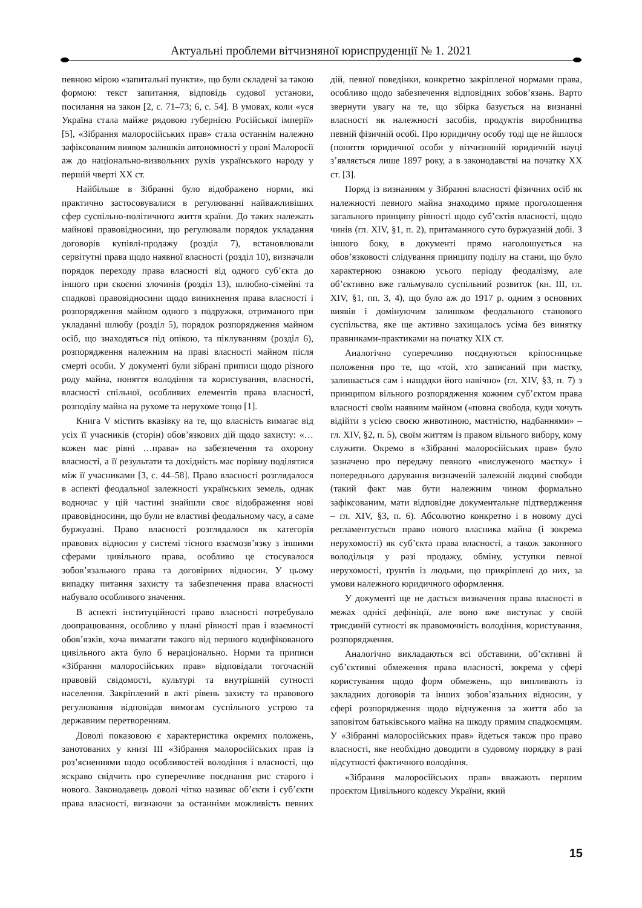Актуальні проблеми вітчизняної юриспруденції № 1. 2021
певною мірою «запитальні пункти», що були складені за такою формою: текст запитання, відповідь судової установи, посилання на закон [2, с. 71–73; 6, с. 54]. В умовах, коли «уся Україна стала майже рядовою губернією Російської імперії» [5], «Зібрання малоросійських прав» стала останнім належно зафіксованим виявом залишків автономності у праві Малоросії аж до національно-визвольних рухів українського народу у першій чверті ХХ ст.
Найбільше в Зібранні було відображено норми, які практично застосовувалися в регулюванні найважливіших сфер суспільно-політичного життя країни. До таких належать майнові правовідносини, що регулювали порядок укладання договорів купівлі-продажу (розділ 7), встановлювали сервітутні права щодо наявної власності (розділ 10), визначали порядок переходу права власності від одного суб’єкта до іншого при скоєнні злочинів (розділ 13), шлюбно-сімейні та спадкові правовідносини щодо виникнення права власності і розпорядження майном одного з подружжя, отриманого при укладанні шлюбу (розділ 5), порядок розпорядження майном осіб, що знаходяться під опікою, та піклуванням (розділ 6), розпорядження належним на праві власності майном після смерті особи. У документі були зібрані приписи щодо різного роду майна, поняття володіння та користування, власності, власності спільної, особливих елементів права власності, розподілу майна на рухоме та нерухоме тощо [1].
Книга V містить вказівку на те, що власність вимагає від усіх її учасників (сторін) обов’язкових дій щодо захисту: «…кожен має рівні …права» на забезпечення та охорону власності, а її результати та дохідність має порівну поділятися між її учасниками [3, с. 44–58]. Право власності розглядалося в аспекті феодальної залежності українських земель, однак водночас у цій частині знайшли своє відображення нові правовідносини, що були не властиві феодальному часу, а саме буржуазні. Право власності розглядалося як категорія правових відносин у системі тісного взаємозв’язку з іншими сферами цивільного права, особливо це стосувалося зобов’язального права та договірних відносин. У цьому випадку питання захисту та забезпечення права власності набувало особливого значення.
В аспекті інституційності право власності потребувало доопрацювання, особливо у плані рівності прав і взаємності обов’язків, хоча вимагати такого від першого кодифікованого цивільного акта було б нераціонально. Норми та приписи «Зібрання малоросійських прав» відповідали тогочасній правовій свідомості, культурі та внутрішній сутності населення. Закріплений в акті рівень захисту та правового регулювання відповідав вимогам суспільного устрою та державним перетворенням.
Доволі показовою є характеристика окремих положень, занотованих у книзі III «Зібрання малоросійських прав із роз’ясненнями щодо особливостей володіння і власності, що яскраво свідчить про суперечливе поєднання рис старого і нового. Законодавець доволі чітко називає об’єкти і суб’єкти права власності, визнаючи за останніми можливість певних дій, певної поведінки, конкретно закріпленої нормами права, особливо щодо забезпечення відповідних зобов’язань. Варто звернути увагу на те, що збірка базується на визнанні власності як належності засобів, продуктів виробництва певній фізичній особі. Про юридичну особу тоді ще не йшлося (поняття юридичної особи у вітчизняній юридичній науці з’являється лише 1897 року, а в законодавстві на початку ХХ ст. [3].
Поряд із визнанням у Зібранні власності фізичних осіб як належності певного майна знаходимо пряме проголошення загального принципу рівності щодо суб’єктів власності, щодо чинів (гл. XIV, §1, п. 2), притаманного суто буржуазній добі. З іншого боку, в документі прямо наголошується на обов’язковості слідування принципу поділу на стани, що було характерною ознакою усього періоду феодалізму, але об’єктивно вже гальмувало суспільний розвиток (кн. III, гл. XIV, §1, пп. 3, 4), що було аж до 1917 р. одним з основних виявів і домінуючим залишком феодального станового суспільства, яке ще активно захищалось усіма без винятку правниками-практиками на початку XIX ст.
Аналогічно суперечливо поєднуються кріпосницьке положення про те, що «той, хто записаний при маєтку, залишається сам і нащадки його навічно» (гл. XIV, §3, п. 7) з принципом вільного розпорядження кожним суб’єктом права власності своїм наявним майном («повна свобода, куди хочуть відійти з усією своєю животиною, маєтністю, надбаннями» – гл. XIV, §2, п. 5), своїм життям із правом вільного вибору, кому служити. Окремо в «Зібранні малоросійських прав» було зазначено про передачу певного «вислуженого маєтку» і попереднього дарування визначеній залежній людині свободи (такий факт мав бути належним чином формально зафіксованим, мати відповідне документальне підтвердження – гл. XIV, §3, п. 6). Абсолютно конкретно і в новому дусі регламентується право нового власника майна (і зокрема нерухомості) як суб’єкта права власності, а також законного володільця у разі продажу, обміну, уступки певної нерухомості, ґрунтів із людьми, що прикріплені до них, за умови належного юридичного оформлення.
У документі ще не дається визначення права власності в межах однієї дефініції, але воно вже виступає у своїй триєдиній сутності як правомочність володіння, користування, розпорядження.
Аналогічно викладаються всі обставини, об’єктивні й суб’єктивні обмеження права власності, зокрема у сфері користування щодо форм обмежень, що випливають із закладних договорів та інших зобов’язальних відносин, у сфері розпорядження щодо відчуження за життя або за заповітом батьківського майна на шкоду прямим спадкоємцям. У «Зібранні малоросійських прав» йдеться також про право власності, яке необхідно доводити в судовому порядку в разі відсутності фактичного володіння.
«Зібрання малоросійських прав» вважають першим проєктом Цивільного кодексу України, який
15